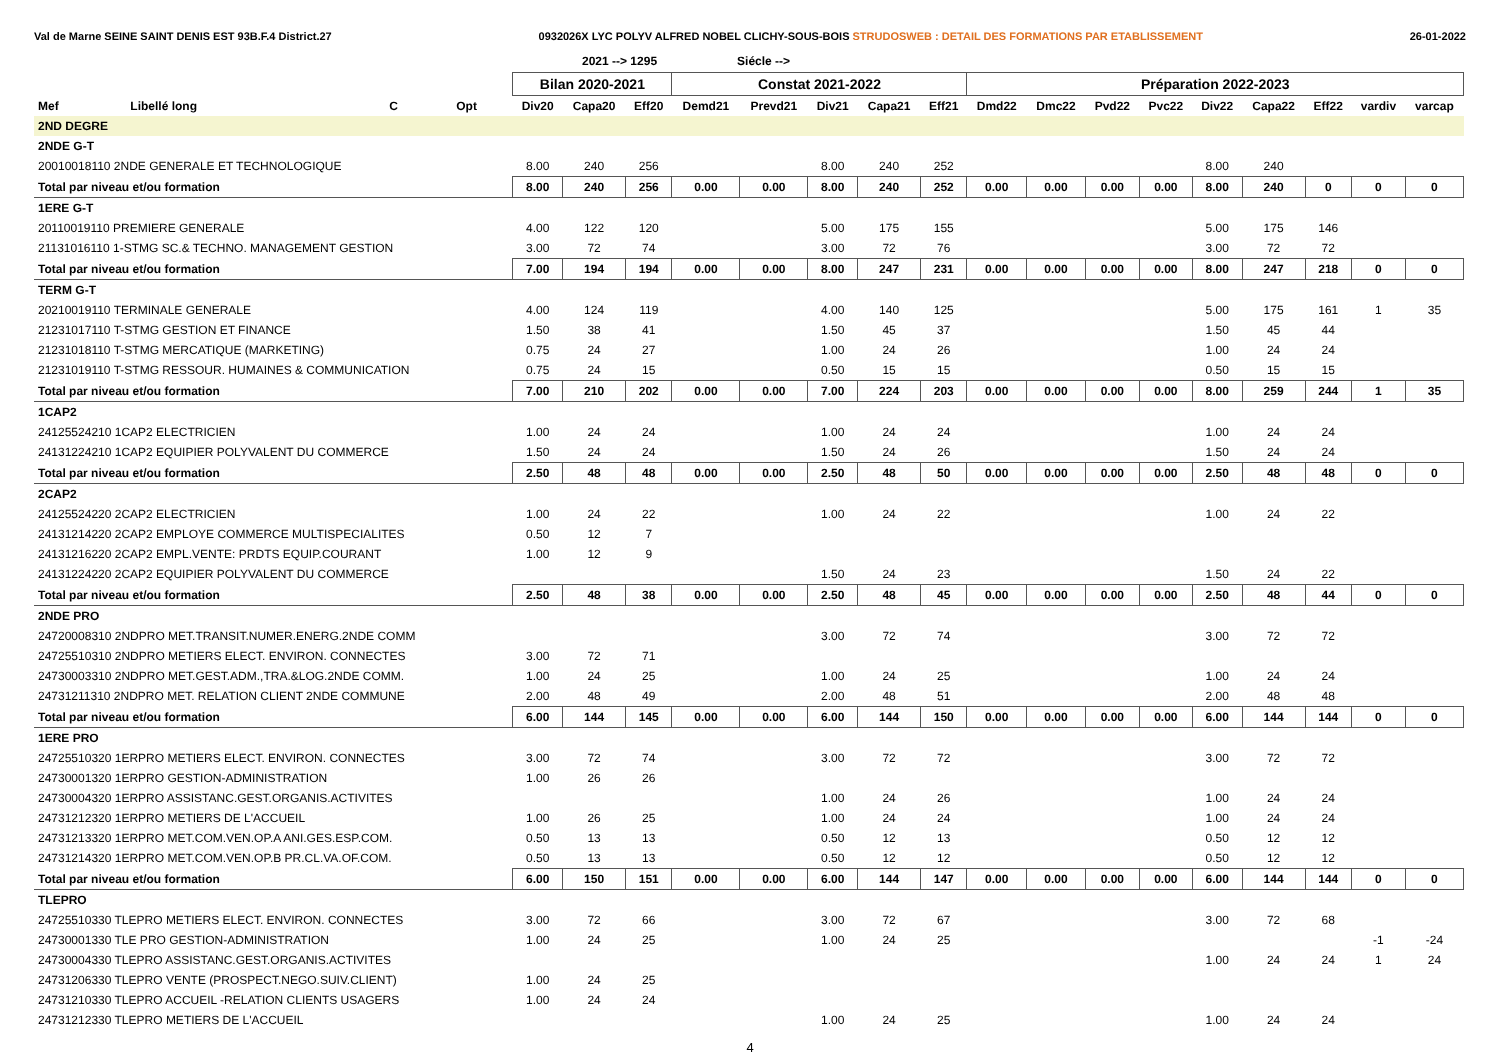Val de Marne SEINE SAINT DENIS EST 93B.F.4 District.27 0932026X LYC POLYV ALFRED NOBEL CLICHY-SOUS-BOIS STRUDOSWEB : DETAIL DES FORMATIONS PAR ETABLISSEMENT 26-01-2022
2021 --> 1295 Siécle -->
| | | | | Bilan 2020-2021 | | | Constat 2021-2022 | | | | | Préparation 2022-2023 | | | | | | | | |
| --- | --- | --- | --- | --- | --- | --- | --- | --- | --- | --- | --- | --- | --- | --- | --- | --- | --- | --- | --- | --- |
| Mef | Libellé long | C | Opt | Div20 | Capa20 | Eff20 | Demd21 | Prevd21 | Div21 | Capa21 | Eff21 | Dmd22 | Dmc22 | Pvd22 | Pvc22 | Div22 | Capa22 | Eff22 | vardiv | varcap |
| 2ND DEGRE | | | | | | | | | | | | | | | | | | | | |
| 2NDE G-T | | | | | | | | | | | | | | | | | | | | |
| 20010018110 2NDE GENERALE ET TECHNOLOGIQUE | | | | 8.00 | 240 | 256 | | | 8.00 | 240 | 252 | | | | | 8.00 | 240 | | | |
| Total par niveau et/ou formation | | | | 8.00 | 240 | 256 | 0.00 | 0.00 | 8.00 | 240 | 252 | 0.00 | 0.00 | 0.00 | 0.00 | 8.00 | 240 | 0 | 0 | 0 |
| 1ERE G-T | | | | | | | | | | | | | | | | | | | | |
| 20110019110 PREMIERE GENERALE | | | | 4.00 | 122 | 120 | | | 5.00 | 175 | 155 | | | | | 5.00 | 175 | 146 | | |
| 21131016110 1-STMG SC.& TECHNO. MANAGEMENT GESTION | | | | 3.00 | 72 | 74 | | | 3.00 | 72 | 76 | | | | | 3.00 | 72 | 72 | | |
| Total par niveau et/ou formation | | | | 7.00 | 194 | 194 | 0.00 | 0.00 | 8.00 | 247 | 231 | 0.00 | 0.00 | 0.00 | 0.00 | 8.00 | 247 | 218 | 0 | 0 |
| TERM G-T | | | | | | | | | | | | | | | | | | | | |
| 20210019110 TERMINALE GENERALE | | | | 4.00 | 124 | 119 | | | 4.00 | 140 | 125 | | | | | 5.00 | 175 | 161 | 1 | 35 |
| 21231017110 T-STMG GESTION ET FINANCE | | | | 1.50 | 38 | 41 | | | 1.50 | 45 | 37 | | | | | 1.50 | 45 | 44 | | |
| 21231018110 T-STMG MERCATIQUE (MARKETING) | | | | 0.75 | 24 | 27 | | | 1.00 | 24 | 26 | | | | | 1.00 | 24 | 24 | | |
| 21231019110 T-STMG RESSOUR. HUMAINES & COMMUNICATION | | | | 0.75 | 24 | 15 | | | 0.50 | 15 | 15 | | | | | 0.50 | 15 | 15 | | |
| Total par niveau et/ou formation | | | | 7.00 | 210 | 202 | 0.00 | 0.00 | 7.00 | 224 | 203 | 0.00 | 0.00 | 0.00 | 0.00 | 8.00 | 259 | 244 | 1 | 35 |
| 1CAP2 | | | | | | | | | | | | | | | | | | | | |
| 24125524210 1CAP2 ELECTRICIEN | | | | 1.00 | 24 | 24 | | | 1.00 | 24 | 24 | | | | | 1.00 | 24 | 24 | | |
| 24131224210 1CAP2 EQUIPIER POLYVALENT DU COMMERCE | | | | 1.50 | 24 | 24 | | | 1.50 | 24 | 26 | | | | | 1.50 | 24 | 24 | | |
| Total par niveau et/ou formation | | | | 2.50 | 48 | 48 | 0.00 | 0.00 | 2.50 | 48 | 50 | 0.00 | 0.00 | 0.00 | 0.00 | 2.50 | 48 | 48 | 0 | 0 |
| 2CAP2 | | | | | | | | | | | | | | | | | | | | |
| 24125524220 2CAP2 ELECTRICIEN | | | | 1.00 | 24 | 22 | | | 1.00 | 24 | 22 | | | | | 1.00 | 24 | 22 | | |
| 24131214220 2CAP2 EMPLOYE COMMERCE MULTISPECIALITES | | | | 0.50 | 12 | 7 | | | | | | | | | | | | | | |
| 24131216220 2CAP2 EMPL.VENTE: PRDTS EQUIP.COURANT | | | | 1.00 | 12 | 9 | | | | | | | | | | | | | | |
| 24131224220 2CAP2 EQUIPIER POLYVALENT DU COMMERCE | | | | | | | | | 1.50 | 24 | 23 | | | | | 1.50 | 24 | 22 | | |
| Total par niveau et/ou formation | | | | 2.50 | 48 | 38 | 0.00 | 0.00 | 2.50 | 48 | 45 | 0.00 | 0.00 | 0.00 | 0.00 | 2.50 | 48 | 44 | 0 | 0 |
| 2NDE PRO | | | | | | | | | | | | | | | | | | | | |
| 24720008310 2NDPRO MET.TRANSIT.NUMER.ENERG.2NDE COMM | | | | | | | | | 3.00 | 72 | 74 | | | | | 3.00 | 72 | 72 | | |
| 24725510310 2NDPRO METIERS ELECT. ENVIRON. CONNECTES | | | | 3.00 | 72 | 71 | | | | | | | | | | | | | | |
| 24730003310 2NDPRO MET.GEST.ADM.,TRA.&LOG.2NDE COMM. | | | | 1.00 | 24 | 25 | | | 1.00 | 24 | 25 | | | | | 1.00 | 24 | 24 | | |
| 24731211310 2NDPRO MET. RELATION CLIENT 2NDE COMMUNE | | | | 2.00 | 48 | 49 | | | 2.00 | 48 | 51 | | | | | 2.00 | 48 | 48 | | |
| Total par niveau et/ou formation | | | | 6.00 | 144 | 145 | 0.00 | 0.00 | 6.00 | 144 | 150 | 0.00 | 0.00 | 0.00 | 0.00 | 6.00 | 144 | 144 | 0 | 0 |
| 1ERE PRO | | | | | | | | | | | | | | | | | | | | |
| 24725510320 1ERPRO METIERS ELECT. ENVIRON. CONNECTES | | | | 3.00 | 72 | 74 | | | 3.00 | 72 | 72 | | | | | 3.00 | 72 | 72 | | |
| 24730001320 1ERPRO GESTION-ADMINISTRATION | | | | 1.00 | 26 | 26 | | | | | | | | | | | | | | |
| 24730004320 1ERPRO ASSISTANC.GEST.ORGANIS.ACTIVITES | | | | | | | | | 1.00 | 24 | 26 | | | | | 1.00 | 24 | 24 | | |
| 24731212320 1ERPRO METIERS DE L'ACCUEIL | | | | 1.00 | 26 | 25 | | | 1.00 | 24 | 24 | | | | | 1.00 | 24 | 24 | | |
| 24731213320 1ERPRO MET.COM.VEN.OP.A ANI.GES.ESP.COM. | | | | 0.50 | 13 | 13 | | | 0.50 | 12 | 13 | | | | | 0.50 | 12 | 12 | | |
| 24731214320 1ERPRO MET.COM.VEN.OP.B PR.CL.VA.OF.COM. | | | | 0.50 | 13 | 13 | | | 0.50 | 12 | 12 | | | | | 0.50 | 12 | 12 | | |
| Total par niveau et/ou formation | | | | 6.00 | 150 | 151 | 0.00 | 0.00 | 6.00 | 144 | 147 | 0.00 | 0.00 | 0.00 | 0.00 | 6.00 | 144 | 144 | 0 | 0 |
| TLEPRO | | | | | | | | | | | | | | | | | | | | |
| 24725510330 TLEPRO METIERS ELECT. ENVIRON. CONNECTES | | | | 3.00 | 72 | 66 | | | 3.00 | 72 | 67 | | | | | 3.00 | 72 | 68 | | |
| 24730001330 TLE PRO GESTION-ADMINISTRATION | | | | 1.00 | 24 | 25 | | | 1.00 | 24 | 25 | | | | | | | | -1 | -24 |
| 24730004330 TLEPRO ASSISTANC.GEST.ORGANIS.ACTIVITES | | | | | | | | | | | | | | | | 1.00 | 24 | 24 | 1 | 24 |
| 24731206330 TLEPRO VENTE (PROSPECT.NEGO.SUIV.CLIENT) | | | | 1.00 | 24 | 25 | | | | | | | | | | | | | | |
| 24731210330 TLEPRO ACCUEIL -RELATION CLIENTS USAGERS | | | | 1.00 | 24 | 24 | | | | | | | | | | | | | | |
| 24731212330 TLEPRO METIERS DE L'ACCUEIL | | | | | | | | | 1.00 | 24 | 25 | | | | | 1.00 | 24 | 24 | | |
4